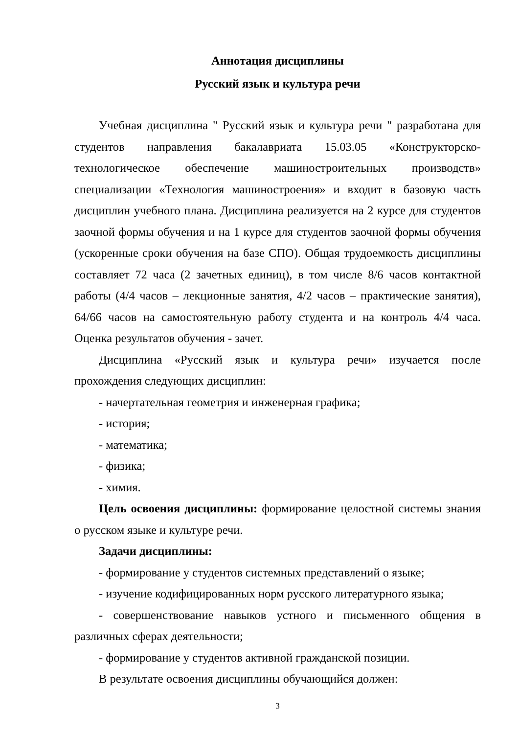Аннотация дисциплины
Русский язык и культура речи
Учебная дисциплина " Русский язык и культура речи " разработана для студентов направления бакалавриата 15.03.05 «Конструкторско-технологическое обеспечение машиностроительных производств» специализации «Технология машиностроения» и входит в базовую часть дисциплин учебного плана. Дисциплина реализуется на 2 курсе для студентов заочной формы обучения и на 1 курсе для студентов заочной формы обучения (ускоренные сроки обучения на базе СПО). Общая трудоемкость дисциплины составляет 72 часа (2 зачетных единиц), в том числе 8/6 часов контактной работы (4/4 часов – лекционные занятия, 4/2 часов – практические занятия), 64/66 часов на самостоятельную работу студента и на контроль 4/4 часа. Оценка результатов обучения - зачет.
Дисциплина «Русский язык и культура речи» изучается после прохождения следующих дисциплин:
- начертательная геометрия и инженерная графика;
- история;
- математика;
- физика;
- химия.
Цель освоения дисциплины: формирование целостной системы знания о русском языке и культуре речи.
Задачи дисциплины:
- формирование у студентов системных представлений о языке;
- изучение кодифицированных норм русского литературного языка;
- совершенствование навыков устного и письменного общения в различных сферах деятельности;
- формирование у студентов активной гражданской позиции.
В результате освоения дисциплины обучающийся должен:
3